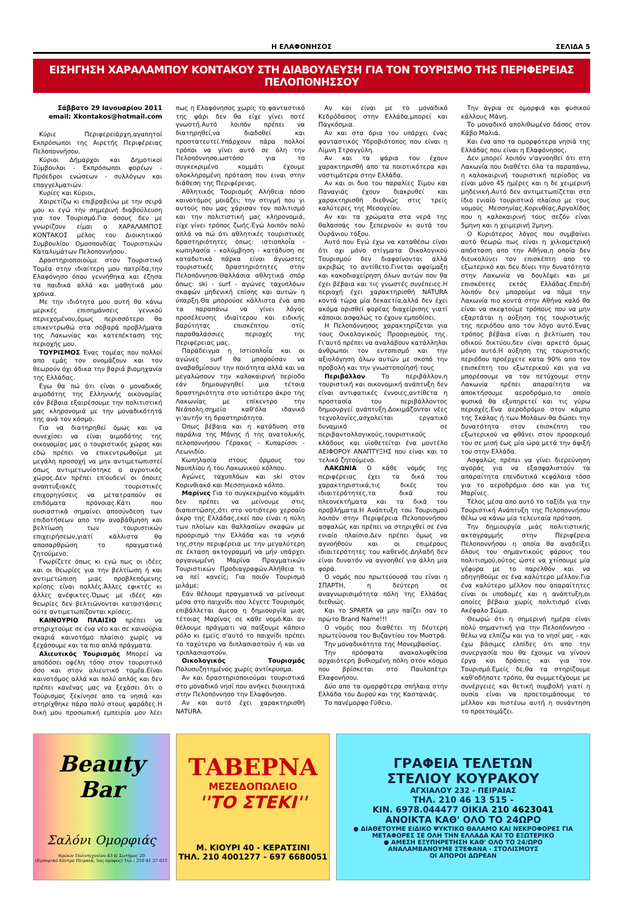Η ΕΛΑΦΟΝΗΣΟΣ ΣΕΛΙΔΑ 5
ΕΙΣΗΓΗΣΗ ΧΑΡΑΛΑΜΠΟΥ ΚΟΝΤΑΚΟΥ ΣΤΗ ΔΙΑΒΟΥΛΕΥΣΗ ΓΙΑ ΤΟΝ ΤΟΥΡΙΣΜΟ ΤΗΣ ΠΕΡΙΦΕΡΕΙΑΣ ΠΕΛΟΠΟΝΗΣΣΟΥ
Σάββατο 29 Ιανουαρίου 2011
email: Xkontakos@hotmail.com
Κύριε Περιφερειάρχη,αγαπητοί Εκπρόσωποι της Αιρετής Περιφέρειας Πελοποννήσου.
Κύριοι Δήμαρχοι και Δημοτικοί Σύμβουλοι - Εκπρόσωποι φορέων - Πρόεδροι ενώσεων - συλλόγων και επαγγελματιών.
Κυρίες και Κύριοι,
Χαιρετίζω κι επιβραβεύω με την σειρά μου κι εγώ την σημερινή διαβούλευση για τον Τουρισμό.Για όσους δεν με γνωρίζουν είμαι ο ΧΑΡΑΛΑΜΠΟΣ ΚΟΝΤΑΚΟΣ μέλος του Διοικητικού Συμβουλίου Ομοσπονδίας Τουριστικών Καταλυμάτων Πελοποννήσου.
Δραστηριοποιούμε στον Τουριστικό Τομέα στην ιδιαίτερη μου πατρίδα,την Ελαφόνησο όπου γεννήθηκα και έζησα τα παιδικά αλλά και μαθητικά μου χρόνια.
Με την ιδιότητα μου αυτή θα κάνω μερικές επισημάνσεις γενικού περιεχομένου,όμως περισσότερο θα επικεντρωθώ στα σοβαρά προβλήματα της Λακωνίας και κατεπέκταση της περιοχής μου.
ΤΟΥΡΙΣΜΟΣ Ένας τομέας που πολλοί απο εμάς τον ονομάζουν και τον θεωρούν όχι άδικα την βαριά βιομηχανία της Ελλάδας.
Εγω θα πώ ότι είναι ο μοναδικός αιμοδότης της Ελληνικής οικονομίας εάν βέβαια εξαιρέσουμε την πολιτιστική μας κληρονομιά με την μοναδικότητά της ανά τον κόσμο.
Για να διατηρηθεί όμως και να συνεχίσει να είναι αιμοδότης της οικονομίας μας ο τουριστικός χώρος και εδώ πρέπει να επικεντρωθούμε με μεγάλη προσοχή να μην αντιμετωπιστεί όπως αντιμετωνίστηκε ο αγροτικός χώρος.Δεν πρέπει επ'ουδενί οι όποιες αναπτυξιακές τουριστικές επιχορηγύσεις να μετατραπούν σε επιδόματα πρόνοιας.Κάτι που ουσιαστικά σημαίνει αποσύνδεση των επιδοτήσεων απο την αναβάθμηση και βελτίωση των τουριστικών επιχειρήσεων,γιατί κάλλιστα θα αποσαρθρώση το πραγματικό ζητούμενο.
Γνωρίζετε όπως κι εγώ πως οι ιδέες και οι θεωρίες για την βελτίωση ή και αντιμετώπιση μιας προβλεπόμενης κρίσης είναι πολλές.Άλλες εφικτές κι άλλες ανέφικτες.Όμως με ιδέες και θεωρίες δεν βελτιώνονται καταστάσεις ούτε αντιμετωπίζονται κρίσεις.
ΚΑΙΝΟΥΡΙΟ ΠΛΑΙΣΙΟ πρέπει να στηριχτούμε σε ένα νέο και σε καινούρια σκαριά καινοτόμο πλαίσιο χωρίς να ξεχάσουμε και τα πιο απλά πράγματα.
Αλιευτικός Τουρισμός Μπορεί να αποδόσει οφέλη τόσο στον τουριστικό όσο και στον αλιευτικό τομέα.Είναι καινοτόμος αλλά και πολύ απλός και δεν πρέπει κανένας μας να ξεχάσει ότι ο Τούρισμος ξεκίνησε απο τα νησιά και στηρίχθηκε πάρα πολύ στους ψαράδες.Η δική μου προσωπική εμπειρία μου λέει πως η Ελαφόνησος χωρίς το φανταστικό της ψάρι δεν θα είχε γίνει ποτέ γνωστή.Αυτό λοιπόν πρέπει να διατηρηθεί,να διαδοθεί και προστατευτεί.Υπάρχουν πάρα πολλοί τρόποι να γίνει αυτό σε όλη την Πελοπόννησο,ωστόσο για το συγκεκριμένο κομμάτι έχουμε ολοκληρομένη πρόταση που ειναι στην διάθεση της Περιφέρειας.
Αθλητικός Τουρισμός Αλήθεια πόσο καινοτόμος μοιάζει; την στιγμή που γι αυτούς που μας χάρισαν τον πολιτισμό και την πολιτιστική μας κληρονομιά, είχε γίνει τρόπος ζωής.Εγώ λοιπόν πολύ απλά να πώ ότι αθλητικές τουριστικές δραστηριότητες όπως: ιστιοπλοΐα - κωπηλασία - κολύμβηση - κατάδυση σε καταδυτικά πάρκα είναι άγνωστες τουριστικές δραστηριότητες στην Πελοπόννησο.Θαλλάσια αθλητικά σπόρ όπως: ski - surf - αγώνες ταχυπλόων σκαφών μηδενική επίσης και αυτών η ύπαρξη.Θα μπορούσε κάλλιστα ένα απο τα παραπάνω να γίνει λόγος προσέλευσης ιδιαίτερου και ειδικής βαρύτητας επισκέπτου στίς παραθαλάσσιες περιοχές της Περιφέρειας μας.
Παράδειγμα η Ιστιοπλοΐα και οι αγώνες surf θα μπορούσαν να αναβαθμίσουν την ποιότητα αλλά και να μεγαλώσουν την καλοκαιρινή περίοδο εάν δημιουργηθεί μια τέτοια δραστηριότητα στο νοτιότερο άκρο της Λακωνίας με επίκεντρο την Νεάπολη,σημείο καθ'όλα ιδανικό γι'αυτήν τη δραστηριότητα.
Όπως βέβαια και η κατάδυση στα παράλια της Μάνης ή της ανατολικής πελοποννήσου Γέρακας - Κυπαρίσσι - Λεωνιδίο.
Κωπηλασία στους όρμους του Ναυπλίου ή του Λακωνικού κόλπου.
Αγώνες ταχυπλόων και ski στον Κορινθιακό και Μεσσηνιακό κόλπο.
Μαρίνες Για το συγκεκριμένο κομμάτι δεν πρέπει να μείνουμε στις διαπιστώσης,ότι στο νοτιότερο χερσαίο άκρο της Ελλάδας,εκεί που είναι η πύλη των πλοίων και θαλλασίων σκαφών με προορισμό την Ελλάδα και τα νησιά της,στην περιφέρεια με την μεγαλύτερη σε έκταση ακτογραμμή να μήν υπάρχει οργανωμένη Μαρίνα Πραγματικών Τουριστικών Προδιαγραφών.Αλήθεια τι να πεί κανείς; Για ποιόν Τουρισμό μιλάμε;
Εάν θέλουμε πραγματικά να μείνουμε μέσα στο παιχνίδι που λέγετε Τουρισμός επιβάλλεται άμεσα η δημιουργία μιας τέτοιας Μαρίνας σε κάθε νομό.Και αν θέλουμε πράγματι να παίξουμε κάποιο ρόλο κι εμείς σ'αυτό το παιχνίδι πρέπει το ταχύτερο να διπλασιαστούν ή και να τριπλασιαστούν.
Οικολογικός Τουρισμός Πολυσυζητημένος χωρίς αντίκρυσμα.
Αν και δραστηριοποιούμαι τουριστικά στο μοναδικό νησί που ανήκει διοικητικά στην Πελοπόννησο την Ελαφόνησο.
Αν και αυτό έχει χαρακτηρισθή NATURA.
Αν και είναι με το μοναδικό Κεδρόδασος στην Ελλάδα,μπορεί και Παγκόσμια.
Αν και στα όρια του υπάρχει ένας φανταστικός Υδροβιότοπος που είναι η Λίμνη Στρογγύλη.
Αν και τα ψάρια του έχουν χαρακτηρισθή απο τα ποιοτικότερα και νοστιμότερα στην Ελλάδα.
Αν και οι δυο του παραλίες Σίμου και Παναγιάς έχουν διακρυθεί και χαρακτηρισθή διεθνώς στις τρείς καλύτερες της Μεσογείου.
Αν και τα χρώματα στα νερά της θαλασσάς του ξεπερνούν κι αυτά του Ουράνιου τόξου.
Αυτό που Εγώ έχω να καταθέσω είναι ότι οχι μόνο στίγματα Οικολογικού Τουρισμού δεν διαφαίνονται αλλά ακριβώς το αντίθετο.Γινεται αφαίμαξη και κακοδιαχείρηση όλων αυτών που θα έχει βέβαια και τις γνωστές συνέπειες.Η περιοχή έχει χαρακτηρισθή NATURA κοντά τώρα μία δεκαετία,αλλά δεν έχει ακόμα ορισθεί φορέας διαχείρισης γιατί κάποιοι ασφαλώς το έχουν εμποδίσει.
Η Πελοπόννησος χαρακτηρίζεται για τους Οικολογικούς Προορισμούς της. Γι'αυτό πρέπει να αναλάβουν κατάλληλοι άνθρωποι τον εντοπισμό και την αξιολόγηση όλων αυτών με σκοπό την προβολή και την γνωστοποίησή τους
Περιβάλλον Το περιβάλλον,η τουριστική και οικονομική ανάπτυξη δεν είναι αντιφατικές έννοιες,αντίθετα η προστασία του περιβάλλοντος δημιουργεί ανάπτυξη.Δοκιμάζονται νέες τεχνολογίες,ασχολείται εργατικό δυναμικό σε περιβαντολλογικούς,τουριστικούς κλάδους και υϊοθετείται ένα μοντέλο ΑΕΙΦΟΡΟΥ ΑΝΑΠΤΥΞΗΣ που είναι και το τελικό ζητούμενο.
ΛΑΚΩΝΙΑ Ο κάθε νομός της περιφέρειας έχει τα δικά του χαρακτηριστικά,τις δικές του ιδιαιτερότητες,τα δικά του πλεονεκτήματα και τα δικά του προβλήματα.Η Ανάπτυξη του Τουρισμού λοιπόν στην Περιφέρεια Πελοποννήσου ασφαλώς και πρέπει να στηριχθεί σε ένα ενιαίο πλαίσιο.Δεν πρέπει όμως να αγνοήθούν και οι επιμέρους ιδιαιτερότητες του καθενός.Δηλαδή δεν είναι δυνατόν να αγνοηθεί για άλλη μια φορά.
Ο νομός που πρωτεύουσά του είναι η ΣΠΑΡΤΗ, η δεύτερη σε αναγνωρισιμότητα πόλη της Ελλάδας διεθνώς.
Και το SPARTA να μην παίζει σαν το πρώτο Brand Name!!!
Ο νομός που διαθέτει τη δέυτερη πρωτεύουσα του Βυζαντίου τον Μυστρά.
Την μοναδικότητα της Μονεμβασίας.
Την πρόσφατα ανακαλυφθείσα αρχαιότερη βυθισμένη πόλη στον κόσμο που βρίσκεται στο Παυλοπέτρι Ελαφονήσου.
Δύο απο τα ομορφότερα σπήλαια στην Ελλάδα του Δυρού και της Καστανιάς.
Το πανέμορφο Γύθειο.
Την άγρια σε ομορφιά και φυσικού κάλλους Μάνη.
Το μοναδικό απολιθωμένο δάσος στον Κάβο Μαλιά.
Και ένα απο τα ομορφότερα νησιά της Ελλάδας που είναι η Ελαφόνησος.
Δεν μπορεί λοιπόν ν'αγνοηθεί ότι στη Λακωνία που διαθέτει όλα τα παραπάνω, η καλοκαιρινή τουριστική περίοδος να είναι μόνο 45 ημέρες και η δε χειμερινή μηδενική.Αυτό δεν αντιμετωπίζεται στο ίδιο ενιαίο τουριστικό πλαίσιο με τους νομούς Μεσσηνίας,Κορινθίας,Αργολίδος που η καλοκαιρινή τους σεζόν είναι 5μηνη και η χειμερινή 2μηνη.
Ο Κυριότερος λόγος που συμβαίνει αυτό θεωρώ πως είναι η χιλιομετρική απόσταση απο την Αθήνα,η οποία δεν διευκολύνει τον επισκέπτη απο το εξωτερικό και δεν δίνει την δυνατότητα στην Λακωνία να δουλέψει και με επισκέπτες εκτός Ελλάδας.Επειδή λοιπόν δεν μπορούμε να πάμε την Λακωνία πιο κοντά στην Αθήνα καλό θα είναι να σκεφτούμε τρόπους που να μην εξαρτάται η αύξηση της τουριστικής της περιόδου απο τον λόγο αυτό.Ένας τρόπος βέβαια είναι η βελτίωση του οδικού δικτύου,δεν είναι αρκετό όμως μόνο αυτό.Η αύξηση της τουριστικής περιόδου προέρχετε κατα 90% απο τον επισκέπτη του εξωτερικού και για να μπορέσουμε να τον πετύχουμε στην Λακωνία πρέπει απαραίτητα να αποκτήσουμε αεροδρόμιο,το οποίο φυσικά θα εξυπηρετεί και τις γύρω περιοχές.Ενα αεροδρόμιο στον κάμπο της Σκάλας ή των Μολάων θα δώσει την δυνατότητα στον επισκέπτη του εξωτερικού να φθάνει στον προορισμό του σε μισή έως μία ώρα μετά την άφιξή του στην Ελλάδα.
Ασφαλώς πρέπει να γίνει διερεύνηση αγοράς για να εξασφαλιστούν τα απαραίτητα επενδυτικά κεφάλαια τόσο για το αεροδρόμιο όσο και για τις Μαρίνες.
Τέλος μέσα απο αυτό το ταξίδι για την Τουριστική Ανάπτυξη της Πελοποννήσου θέλω να κάνω μία τελευταία πρόταση.
Την δημιουργία μιάς πολιτιστικής ακτογραμμής στην Περιφέρεια Πελοποννήσου η οποία θα αναδείξει όλους του σημαντικούς φάρους του πολιτισμού,ούτος ώστε να χτίσουμε μία γέφυρα με το παρελθόν και να οδηγηθούμε σε ένα καλύτερο μέλλον.Για ένα καλύτερο μέλλον που απαραίτητες είναι οι υποδομές και η ανάπτυξη,οι οποίες βέβαια χωρίς πολιτισμό είναι Ακέφαλο Σώμα.
Θεωρώ ότι η σημερινή ημέρα είναι πολύ σημαντική για την Πελοπόννησο - θέλω να ελπίζω και για το νησί μας - και έχω βάσιμες ελπίδες ότι απο την συνεργασία που θα έχουμε να γίνουν έργα και δράσεις και για τον Τουρισμό.Εμείς δε,θα τα στηρίζουμε καθ'οδήποτε τρόπο, θα συμμετέχουμε με συνέργειες και θετική συμβολή γιατί η ουσία είναι να προετοιμάσουμε το μέλλον και πιστέυω αυτή η συνάντηση το προετοιμάζει.
Beauty
Bar
Σαλόνι Ομορφιάς
Ηρώων Πολυτεχνείου 43 & Σωτήρος 20
(Εμπορικό Κέντρο Πειραιά, 5ος όροφος) Τηλ.: 210 41 27 611
ΤΑΒΕΡΝΑ
ΜΕΖΕΔΟΠΩΛΕΙΟ
''ΤΟ ΣΤΕΚΙ''
Μ. ΚΙΟΥΡΙ 40 - ΚΕΡΑΤΣΙΝΙ
ΤΗΛ. 210 4001277 - 697 6680051
ΓΡΑΦΕΙΑ ΤΕΛΕΤΩΝ
ΣΤΕΛΙΟΥ ΚΟΥΡΑΚΟΥ
ΑΓΧΙΑΛΟΥ 232 - ΠΕΙΡΑΙΑΣ
ΤΗΛ. 210 46 13 515 -
ΚΙΝ. 6978.044477 ΟΙΚΙΑ 210 4623041
ΑΝΟΙΚΤΑ ΚΑΘ' ΟΛΟ ΤΟ 24ΩΡΟ
● ΔΙΑΘΕΤΟΥΜΕ ΕΙΔΙΚΟ ΨΥΚΤΙΚΟ ΘΑΛΑΜΟ ΚΑΙ ΝΕΚΡΟΦΟΡΕΣ ΓΙΑ ΜΕΤΑΦΟΡΕΣ ΣΕ ΟΛΗ ΤΗΝ ΕΛΛΑΔΑ ΚΑΙ ΤΟ ΕΞΩΤΕΡΙΚΟ
● ΑΜΕΣΗ ΕΞΥΠΗΡΕΤΗΣΗ ΚΑΘ' ΟΛΟ ΤΟ 24/ΩΡΟ
ΑΝΑΛΑΜΒΑΝΟΥΜΕ ΣΤΕΦΑΝΑ - ΣΤΟΛΙΣΜΟΥΣ
ΟΙ ΑΠΟΡΟΙ ΔΩΡΕΑΝ